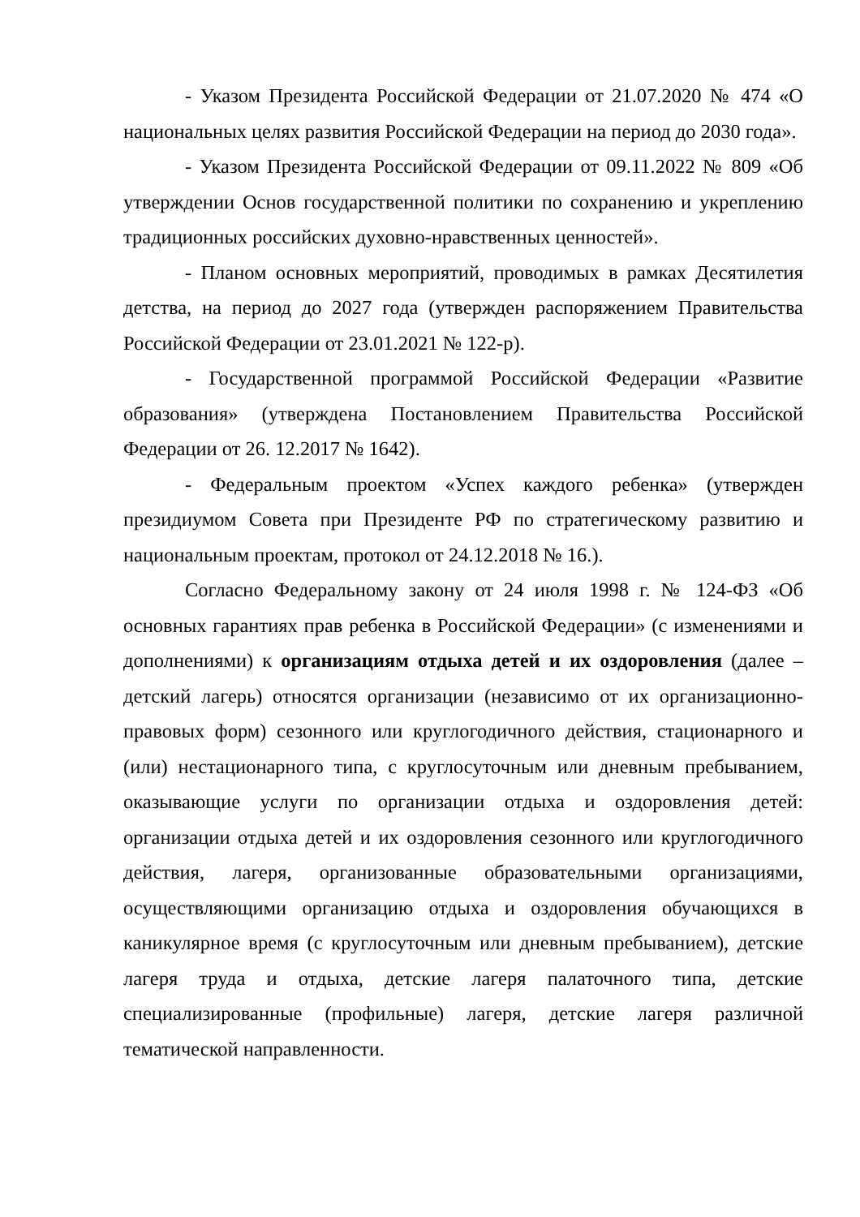- Указом Президента Российской Федерации от 21.07.2020 № 474 «О национальных целях развития Российской Федерации на период до 2030 года».
- Указом Президента Российской Федерации от 09.11.2022 № 809 «Об утверждении Основ государственной политики по сохранению и укреплению традиционных российских духовно-нравственных ценностей».
- Планом основных мероприятий, проводимых в рамках Десятилетия детства, на период до 2027 года (утвержден распоряжением Правительства Российской Федерации от 23.01.2021 № 122-р).
- Государственной программой Российской Федерации «Развитие образования» (утверждена Постановлением Правительства Российской Федерации от 26. 12.2017 № 1642).
- Федеральным проектом «Успех каждого ребенка» (утвержден президиумом Совета при Президенте РФ по стратегическому развитию и национальным проектам, протокол от 24.12.2018 № 16.).
Согласно Федеральному закону от 24 июля 1998 г. № 124-ФЗ «Об основных гарантиях прав ребенка в Российской Федерации» (с изменениями и дополнениями) к организациям отдыха детей и их оздоровления (далее – детский лагерь) относятся организации (независимо от их организационно-правовых форм) сезонного или круглогодичного действия, стационарного и (или) нестационарного типа, с круглосуточным или дневным пребыванием, оказывающие услуги по организации отдыха и оздоровления детей: организации отдыха детей и их оздоровления сезонного или круглогодичного действия, лагеря, организованные образовательными организациями, осуществляющими организацию отдыха и оздоровления обучающихся в каникулярное время (с круглосуточным или дневным пребыванием), детские лагеря труда и отдыха, детские лагеря палаточного типа, детские специализированные (профильные) лагеря, детские лагеря различной тематической направленности.